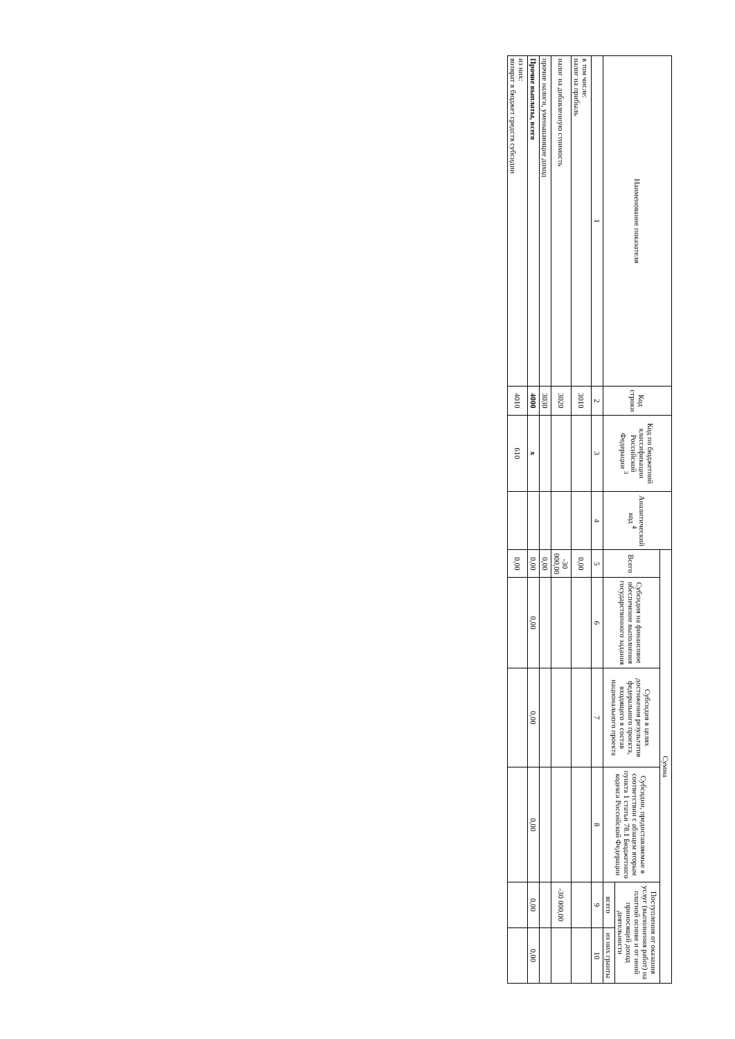| Наименование показателя | Код строки | Код по бюджетной классификации Российской Федерации <sup>3</sup> | Аналитический код <sup>4</sup> | Сумма | | | | | |
| --- | --- | --- | --- | --- | --- | --- | --- | --- | --- |
| | | | | Всего | Субсидия на финансовое обеспечение выполнения государственного задания | Субсидия в целях достижения результатов федерального проекта, входящего в состав национального проекта | Субсидии, предоставляемые в соответствии с абзацем вторым пункта 1 статьи 78.1 Бюджетного кодекса Российской Федерации | Поступления от оказания услуг (выполнения работ) на платной основе и от иной приносящей доход деятельности | |
| | | | | | | | | всего | из них гранты |
| 1 | 2 | 3 | 4 | 5 | 6 | 7 | 8 | 9 | 10 |
| в том числе: налог на прибыль | 3010 | | | 0,00 | | | | | |
| налог на добавленную стоимость | 3020 | | | -30 000,00 | | | | -30 000,00 | |
| прочие налоги, уменьшающие доход | 3030 | | | 0,00 | | | | | |
| Прочие выплаты, всего | 4000 | x | | 0,00 | 0,00 | 0,00 | 0,00 | 0,00 | 0,00 |
| из них: возврат в бюджет средств субсидии | 4010 | 610 | | 0,00 | | | | | |